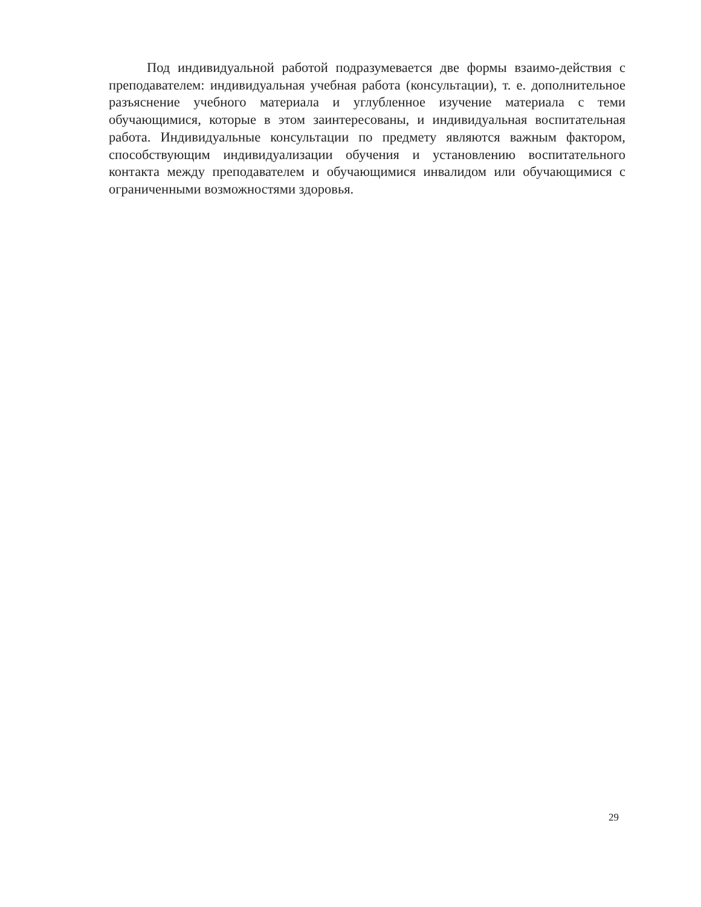Под индивидуальной работой подразумевается две формы взаимо-действия с преподавателем: индивидуальная учебная работа (консультации), т. е. дополнительное разъяснение учебного материала и углубленное изучение материала с теми обучающимися, которые в этом заинтересованы, и индивидуальная воспитательная работа. Индивидуальные консультации по предмету являются важным фактором, способствующим индивидуализации обучения и установлению воспитательного контакта между преподавателем и обучающимися инвалидом или обучающимися с ограниченными возможностями здоровья.
29